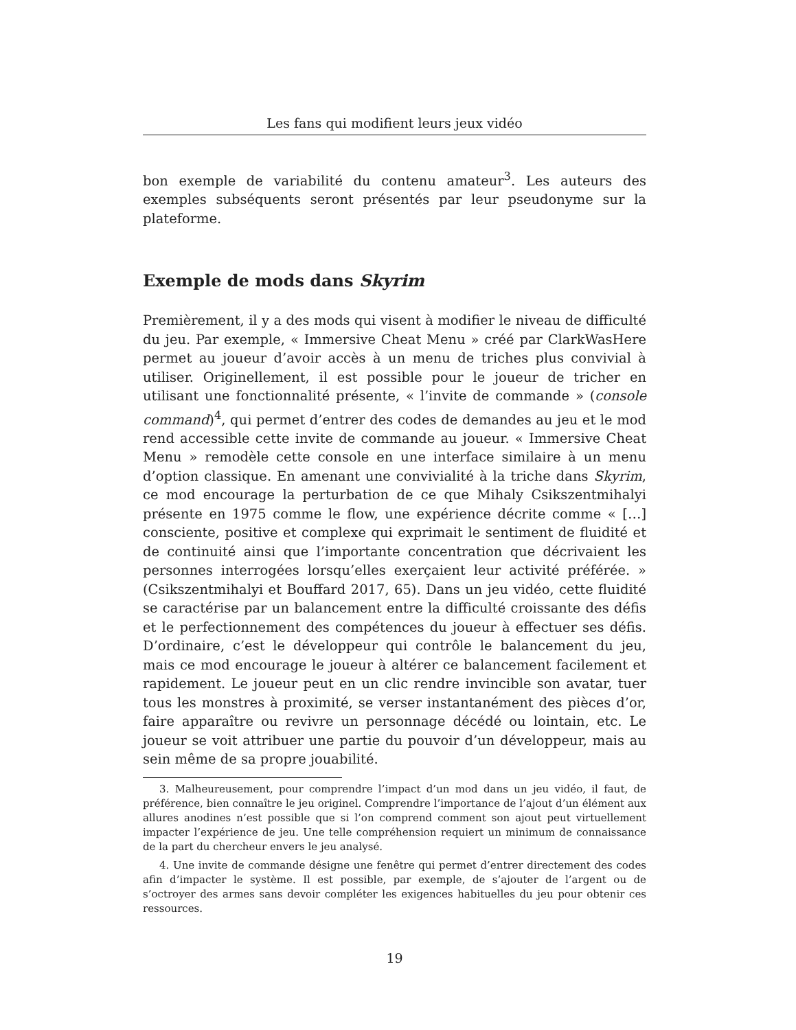Les fans qui modifient leurs jeux vidéo
bon exemple de variabilité du contenu amateur<sup>3</sup>. Les auteurs des exemples subséquents seront présentés par leur pseudonyme sur la plateforme.
Exemple de mods dans Skyrim
Premièrement, il y a des mods qui visent à modifier le niveau de difficulté du jeu. Par exemple, « Immersive Cheat Menu » créé par ClarkWasHere permet au joueur d’avoir accès à un menu de triches plus convivial à utiliser. Originellement, il est possible pour le joueur de tricher en utilisant une fonctionnalité présente, « l’invite de commande » (console command)<sup>4</sup>, qui permet d’entrer des codes de demandes au jeu et le mod rend accessible cette invite de commande au joueur. « Immersive Cheat Menu » remodèle cette console en une interface similaire à un menu d’option classique. En amenant une convivialité à la triche dans Skyrim, ce mod encourage la perturbation de ce que Mihaly Csikszentmihalyi présente en 1975 comme le flow, une expérience décrite comme « […] consciente, positive et complexe qui exprimait le sentiment de fluidité et de continuité ainsi que l’importante concentration que décrivaient les personnes interrogées lorsqu’elles exerçaient leur activité préférée. » (Csikszentmihalyi et Bouffard 2017, 65). Dans un jeu vidéo, cette fluidité se caractérise par un balancement entre la difficulté croissante des défis et le perfectionnement des compétences du joueur à effectuer ses défis. D’ordinaire, c’est le développeur qui contrôle le balancement du jeu, mais ce mod encourage le joueur à altérer ce balancement facilement et rapidement. Le joueur peut en un clic rendre invincible son avatar, tuer tous les monstres à proximité, se verser instantanément des pièces d’or, faire apparaître ou revivre un personnage décédé ou lointain, etc. Le joueur se voit attribuer une partie du pouvoir d’un développeur, mais au sein même de sa propre jouabilité.
3. Malheureusement, pour comprendre l’impact d’un mod dans un jeu vidéo, il faut, de préférence, bien connaître le jeu originel. Comprendre l’importance de l’ajout d’un élément aux allures anodines n’est possible que si l’on comprend comment son ajout peut virtuellement impacter l’expérience de jeu. Une telle compréhension requiert un minimum de connaissance de la part du chercheur envers le jeu analysé.
4. Une invite de commande désigne une fenêtre qui permet d’entrer directement des codes afin d’impacter le système. Il est possible, par exemple, de s’ajouter de l’argent ou de s’octroyer des armes sans devoir compléter les exigences habituelles du jeu pour obtenir ces ressources.
19